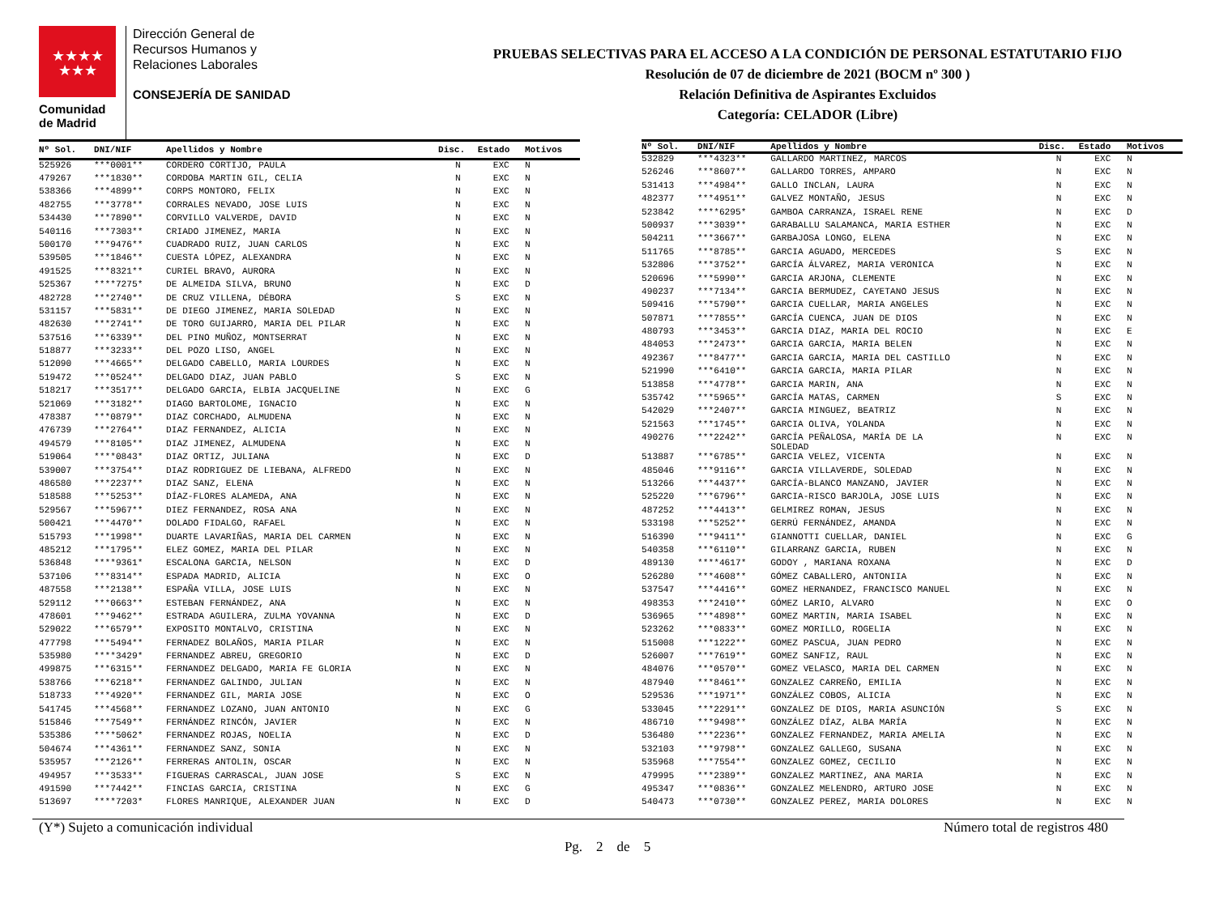★★★★
★★★
Comunidad
de Madrid
Dirección General de
Recursos Humanos y
Relaciones Laborales
CONSEJERÍA DE SANIDAD
PRUEBAS SELECTIVAS PARA EL ACCESO A LA CONDICIÓN DE PERSONAL ESTATUTARIO FIJO
Resolución de 07 de diciembre de 2021 (BOCM nº 300 )
Relación Definitiva de Aspirantes Excluidos
Categoría: CELADOR (Libre)
| Nº Sol. | DNI/NIF | Apellidos y Nombre | Disc. | Estado | Motivos |
| --- | --- | --- | --- | --- | --- |
| 525926 | ***0001** | CORDERO CORTIJO, PAULA | N | EXC | N |
| 479267 | ***1830** | CORDOBA MARTIN GIL, CELIA | N | EXC | N |
| 538366 | ***4899** | CORPS MONTORO, FELIX | N | EXC | N |
| 482755 | ***3778** | CORRALES NEVADO, JOSE LUIS | N | EXC | N |
| 534430 | ***7890** | CORVILLO VALVERDE, DAVID | N | EXC | N |
| 540116 | ***7303** | CRIADO JIMENEZ, MARIA | N | EXC | N |
| 500170 | ***9476** | CUADRADO RUIZ, JUAN CARLOS | N | EXC | N |
| 539505 | ***1846** | CUESTA LÓPEZ, ALEXANDRA | N | EXC | N |
| 491525 | ***8321** | CURIEL BRAVO, AURORA | N | EXC | N |
| 525367 | ****7275* | DE ALMEIDA SILVA, BRUNO | N | EXC | D |
| 482728 | ***2740** | DE CRUZ VILLENA, DÉBORA | S | EXC | N |
| 531157 | ***5831** | DE DIEGO JIMENEZ, MARIA SOLEDAD | N | EXC | N |
| 482630 | ***2741** | DE TORO GUIJARRO, MARIA DEL PILAR | N | EXC | N |
| 537516 | ***6339** | DEL PINO MUÑOZ, MONTSERRAT | N | EXC | N |
| 518877 | ***3233** | DEL POZO LISO, ANGEL | N | EXC | N |
| 512090 | ***4665** | DELGADO CABELLO, MARIA LOURDES | N | EXC | N |
| 519472 | ***0524** | DELGADO DIAZ, JUAN PABLO | S | EXC | N |
| 518217 | ***3517** | DELGADO GARCIA, ELBIA JACQUELINE | N | EXC | G |
| 521069 | ***3182** | DIAGO BARTOLOME, IGNACIO | N | EXC | N |
| 478387 | ***0879** | DIAZ CORCHADO, ALMUDENA | N | EXC | N |
| 476739 | ***2764** | DIAZ FERNANDEZ, ALICIA | N | EXC | N |
| 494579 | ***8105** | DIAZ JIMENEZ, ALMUDENA | N | EXC | N |
| 519064 | ****0843* | DIAZ ORTIZ, JULIANA | N | EXC | D |
| 539007 | ***3754** | DIAZ RODRIGUEZ DE LIEBANA, ALFREDO | N | EXC | N |
| 486580 | ***2237** | DIAZ SANZ, ELENA | N | EXC | N |
| 518588 | ***5253** | DÍAZ-FLORES ALAMEDA, ANA | N | EXC | N |
| 529567 | ***5967** | DIEZ FERNANDEZ, ROSA ANA | N | EXC | N |
| 500421 | ***4470** | DOLADO FIDALGO, RAFAEL | N | EXC | N |
| 515793 | ***1998** | DUARTE LAVARIÑAS, MARIA DEL CARMEN | N | EXC | N |
| 485212 | ***1795** | ELEZ GOMEZ, MARIA DEL PILAR | N | EXC | N |
| 536848 | ****9361* | ESCALONA GARCIA, NELSON | N | EXC | D |
| 537106 | ***8314** | ESPADA MADRID, ALICIA | N | EXC | O |
| 487558 | ***2138** | ESPAÑA VILLA, JOSE LUIS | N | EXC | N |
| 529112 | ***0663** | ESTEBAN FERNÁNDEZ, ANA | N | EXC | N |
| 478601 | ***9462** | ESTRADA AGUILERA, ZULMA YOVANNA | N | EXC | D |
| 529022 | ***6579** | EXPOSITO MONTALVO, CRISTINA | N | EXC | N |
| 477798 | ***5494** | FERNADEZ BOLAÑOS, MARIA PILAR | N | EXC | N |
| 535980 | ****3429* | FERNANDEZ ABREU, GREGORIO | N | EXC | D |
| 499875 | ***6315** | FERNANDEZ DELGADO, MARIA FE GLORIA | N | EXC | N |
| 538766 | ***6218** | FERNANDEZ GALINDO, JULIAN | N | EXC | N |
| 518733 | ***4920** | FERNANDEZ GIL, MARIA JOSE | N | EXC | O |
| 541745 | ***4568** | FERNANDEZ LOZANO, JUAN ANTONIO | N | EXC | G |
| 515846 | ***7549** | FERNÁNDEZ RINCÓN, JAVIER | N | EXC | N |
| 535386 | ****5062* | FERNANDEZ ROJAS, NOELIA | N | EXC | D |
| 504674 | ***4361** | FERNANDEZ SANZ, SONIA | N | EXC | N |
| 535957 | ***2126** | FERRERAS ANTOLIN, OSCAR | N | EXC | N |
| 494957 | ***3533** | FIGUERAS CARRASCAL, JUAN JOSE | S | EXC | N |
| 491590 | ***7442** | FINCIAS GARCIA, CRISTINA | N | EXC | G |
| 513697 | ****7203* | FLORES MANRIQUE, ALEXANDER JUAN | N | EXC | D |
| Nº Sol. | DNI/NIF | Apellidos y Nombre | Disc. | Estado | Motivos |
| --- | --- | --- | --- | --- | --- |
| 532829 | ***4323** | GALLARDO MARTINEZ, MARCOS | N | EXC | N |
| 526246 | ***8607** | GALLARDO TORRES, AMPARO | N | EXC | N |
| 531413 | ***4984** | GALLO INCLAN, LAURA | N | EXC | N |
| 482377 | ***4951** | GALVEZ MONTAÑO, JESUS | N | EXC | N |
| 523842 | ****6295* | GAMBOA CARRANZA, ISRAEL RENE | N | EXC | D |
| 500937 | ***3039** | GARABALLU SALAMANCA, MARIA ESTHER | N | EXC | N |
| 504211 | ***3667** | GARBAJOSA LONGO, ELENA | N | EXC | N |
| 511765 | ***8785** | GARCIA AGUADO, MERCEDES | S | EXC | N |
| 532806 | ***3752** | GARCÍA ÁLVAREZ, MARIA VERONICA | N | EXC | N |
| 520696 | ***5990** | GARCIA ARJONA, CLEMENTE | N | EXC | N |
| 490237 | ***7134** | GARCIA BERMUDEZ, CAYETANO JESUS | N | EXC | N |
| 509416 | ***5790** | GARCIA CUELLAR, MARIA ANGELES | N | EXC | N |
| 507871 | ***7855** | GARCÍA CUENCA, JUAN DE DIOS | N | EXC | N |
| 480793 | ***3453** | GARCIA DIAZ, MARIA DEL ROCIO | N | EXC | E |
| 484053 | ***2473** | GARCIA GARCIA, MARIA BELEN | N | EXC | N |
| 492367 | ***8477** | GARCIA GARCIA, MARIA DEL CASTILLO | N | EXC | N |
| 521990 | ***6410** | GARCIA GARCIA, MARIA PILAR | N | EXC | N |
| 513858 | ***4778** | GARCIA MARIN, ANA | N | EXC | N |
| 535742 | ***5965** | GARCÍA MATAS, CARMEN | S | EXC | N |
| 542029 | ***2407** | GARCIA MINGUEZ, BEATRIZ | N | EXC | N |
| 521563 | ***1745** | GARCIA OLIVA, YOLANDA | N | EXC | N |
| 490276 | ***2242** | GARCÍA PEÑALOSA, MARÍA DE LA SOLEDAD | N | EXC | N |
| 513887 | ***6785** | GARCIA VELEZ, VICENTA | N | EXC | N |
| 485046 | ***9116** | GARCIA VILLAVERDE, SOLEDAD | N | EXC | N |
| 513266 | ***4437** | GARCÍA-BLANCO MANZANO, JAVIER | N | EXC | N |
| 525220 | ***6796** | GARCIA-RISCO BARJOLA, JOSE LUIS | N | EXC | N |
| 487252 | ***4413** | GELMIREZ ROMAN, JESUS | N | EXC | N |
| 533198 | ***5252** | GERRÚ FERNÁNDEZ, AMANDA | N | EXC | N |
| 516390 | ***9411** | GIANNOTTI CUELLAR, DANIEL | N | EXC | G |
| 540358 | ***6110** | GILARRANZ GARCIA, RUBEN | N | EXC | N |
| 489130 | ****4617* | GODOY , MARIANA ROXANA | N | EXC | D |
| 526280 | ***4608** | GÓMEZ CABALLERO, ANTONIIA | N | EXC | N |
| 537547 | ***4416** | GOMEZ HERNANDEZ, FRANCISCO MANUEL | N | EXC | N |
| 498353 | ***2410** | GÓMEZ LARIO, ALVARO | N | EXC | O |
| 536965 | ***4898** | GOMEZ MARTIN, MARIA ISABEL | N | EXC | N |
| 523262 | ***0833** | GOMEZ MORILLO, ROGELIA | N | EXC | N |
| 515008 | ***1222** | GOMEZ PASCUA, JUAN PEDRO | N | EXC | N |
| 526007 | ***7619** | GOMEZ SANFIZ, RAUL | N | EXC | N |
| 484076 | ***0570** | GOMEZ VELASCO, MARIA DEL CARMEN | N | EXC | N |
| 487940 | ***8461** | GONZALEZ CARREÑO, EMILIA | N | EXC | N |
| 529536 | ***1971** | GONZÁLEZ COBOS, ALICIA | N | EXC | N |
| 533045 | ***2291** | GONZALEZ DE DIOS, MARIA ASUNCIÓN | S | EXC | N |
| 486710 | ***9498** | GONZÁLEZ DÍAZ, ALBA MARÍA | N | EXC | N |
| 536480 | ***2236** | GONZALEZ FERNANDEZ, MARIA AMELIA | N | EXC | N |
| 532103 | ***9798** | GONZALEZ GALLEGO, SUSANA | N | EXC | N |
| 535968 | ***7554** | GONZALEZ GOMEZ, CECILIO | N | EXC | N |
| 479995 | ***2389** | GONZALEZ MARTINEZ, ANA MARIA | N | EXC | N |
| 495347 | ***0836** | GONZALEZ MELENDRO, ARTURO JOSE | N | EXC | N |
| 540473 | ***0730** | GONZALEZ PEREZ, MARIA DOLORES | N | EXC | N |
(Y*) Sujeto a comunicación individual Número total de registros 480
Pg. 2 de 5